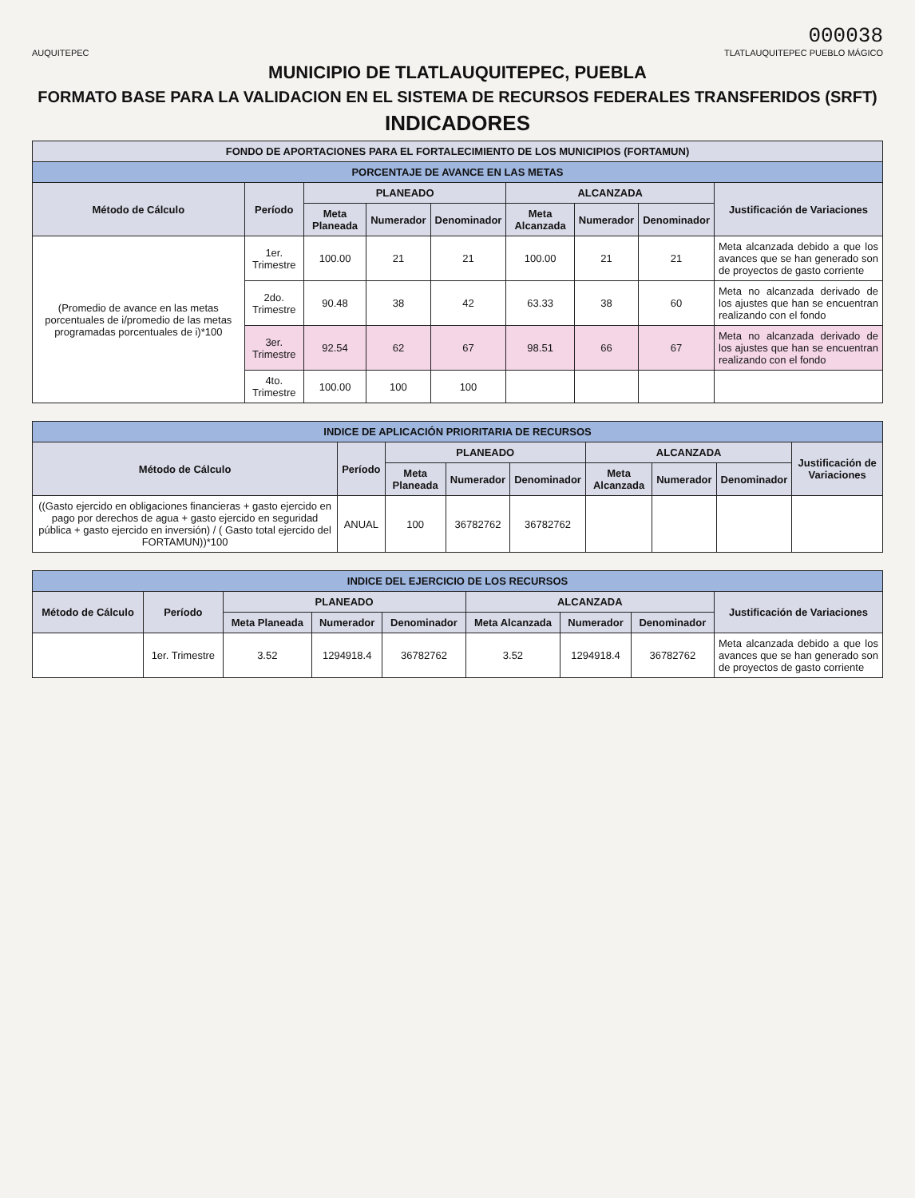000038
AUQUITEPEC TLATLAUQUITEPEC PUEBLO MÁGICO
MUNICIPIO DE TLATLAUQUITEPEC, PUEBLA
FORMATO BASE PARA LA VALIDACION EN EL SISTEMA DE RECURSOS FEDERALES TRANSFERIDOS (SRFT)
INDICADORES
| FONDO DE APORTACIONES PARA EL FORTALECIMIENTO DE LOS MUNICIPIOS (FORTAMUN) | | | | | | | | |
| --- | --- | --- | --- | --- | --- | --- | --- | --- |
| PORCENTAJE DE AVANCE EN LAS METAS | | | | | | | | |
| Método de Cálculo | Período | PLANEADO | | | ALCANZADA | | | Justificación de Variaciones |
| | | Meta Planeada | Numerador | Denominador | Meta Alcanzada | Numerador | Denominador | |
| (Promedio de avance en las metas porcentuales de i/promedio de las metas programadas porcentuales de i)*100 | 1er. Trimestre | 100.00 | 21 | 21 | 100.00 | 21 | 21 | Meta alcanzada debido a que los avances que se han generado son de proyectos de gasto corriente |
| | 2do. Trimestre | 90.48 | 38 | 42 | 63.33 | 38 | 60 | Meta no alcanzada derivado de los ajustes que han se encuentran realizando con el fondo |
| | 3er. Trimestre | 92.54 | 62 | 67 | 98.51 | 66 | 67 | Meta no alcanzada derivado de los ajustes que han se encuentran realizando con el fondo |
| | 4to. Trimestre | 100.00 | 100 | 100 | | | | |
| INDICE DE APLICACIÓN PRIORITARIA DE RECURSOS | | | | | | | | |
| --- | --- | --- | --- | --- | --- | --- | --- | --- |
| Método de Cálculo | Período | PLANEADO | | | ALCANZADA | | | Justificación de Variaciones |
| | | Meta Planeada | Numerador | Denominador | Meta Alcanzada | Numerador | Denominador | |
| ((Gasto ejercido en obligaciones financieras + gasto ejercido en pago por derechos de agua + gasto ejercido en seguridad pública + gasto ejercido en inversión) / ( Gasto total ejercido del FORTAMUN))*100 | ANUAL | 100 | 36782762 | 36782762 | | | | |
| INDICE DEL EJERCICIO DE LOS RECURSOS | | | | | | | | |
| --- | --- | --- | --- | --- | --- | --- | --- | --- |
| Método de Cálculo | Período | PLANEADO | | | ALCANZADA | | | Justificación de Variaciones |
| | | Meta Planeada | Numerador | Denominador | Meta Alcanzada | Numerador | Denominador | |
| | 1er. Trimestre | 3.52 | 1294918.4 | 36782762 | 3.52 | 1294918.4 | 36782762 | Meta alcanzada debido a que los avances que se han generado son de proyectos de gasto corriente |